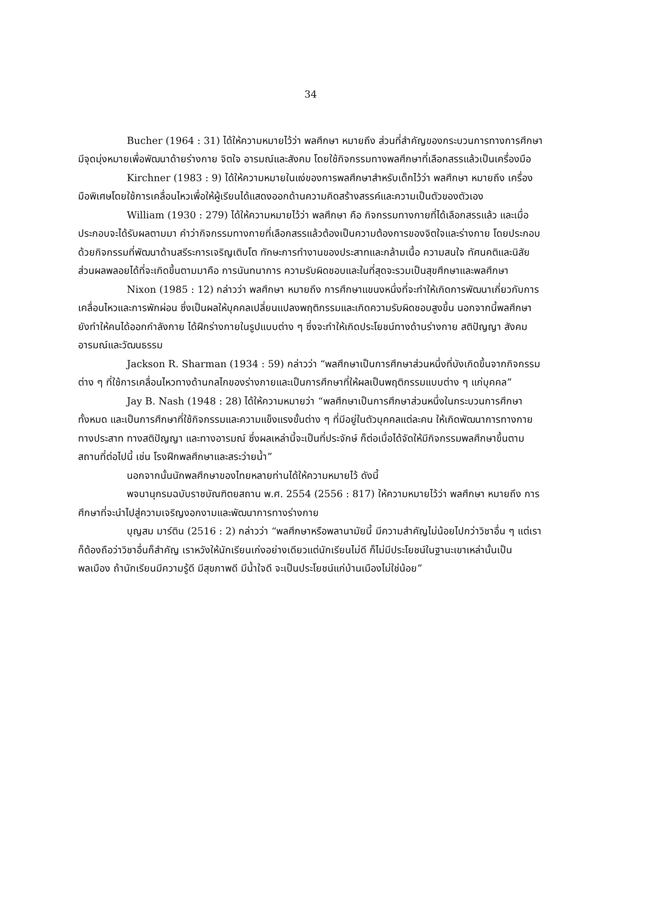34
Bucher (1964 : 31) ได้ให้ความหมายไว้ว่า พลศึกษา หมายถึง ส่วนที่สำคัญของกระบวนการทางการศึกษา มีจุดมุ่งหมายเพื่อพัฒนาด้ายร่างกาย จิตใจ อารมณ์และสังคม โดยใช้กิจกรรมทางพลศึกษาที่เลือกสรรแล้วเป็นเครื่องมือ
Kirchner (1983 : 9) ได้ให้ความหมายในแง่ของการพลศึกษาสำหรับเด็กไว้ว่า พลศึกษา หมายถึง เครื่องมือพิเศษโดยใช้การเคลื่อนไหวเพื่อให้ผู้เรียนได้แสดงออกด้านความคิดสร้างสรรค์และความเป็นตัวของตัวเอง
William (1930 : 279) ได้ให้ความหมายไว้ว่า พลศึกษา คือ กิจกรรมทางกายที่ได้เลือกสรรแล้ว และเมื่อประกอบจะได้รับผลตามมา คำว่ากิจกรรมทางกายที่เลือกสรรแล้วต้องเป็นความต้องการของจิตใจและร่างกาย โดยประกอบด้วยกิจกรรมที่พัฒนาด้านสรีระการเจริญเติบโต ทักษะการทำงานของประสาทและกล้ามเนื้อ ความสนใจ ทัศนคติและนิสัย ส่วนผลพลอยได้ที่จะเกิดขึ้นตามมาคือ การนันทนาการ ความรับผิดชอบและในที่สุดจะรวมเป็นสุขศึกษาและพลศึกษา
Nixon (1985 : 12) กล่าวว่า พลศึกษา หมายถึง การศึกษาแขนงหนึ่งที่จะทำให้เกิดการพัฒนาเกี่ยวกับการเคลื่อนไหวและการพักผ่อน ซึ่งเป็นผลให้บุคคลเปลี่ยนแปลงพฤติกรรมและเกิดความรับผิดชอบสูงขึ้น นอกจากนี้พลศึกษายังทำให้คนได้ออกกำลังกาย ได้ฝึกร่างกายในรูปแบบต่าง ๆ ซึ่งจะทำให้เกิดประโยชน์ทางด้านร่างกาย สติปัญญา สังคม อารมณ์และวัฒนธรรม
Jackson R. Sharman (1934 : 59) กล่าวว่า “พลศึกษาเป็นการศึกษาส่วนหนึ่งที่บังเกิดขึ้นจากกิจกรรมต่าง ๆ ที่ใช้การเคลื่อนไหวทางด้านกลไกของร่างกายและเป็นการศึกษาที่ให้ผลเป็นพฤติกรรมแบบต่าง ๆ แก่บุคคล”
Jay B. Nash (1948 : 28) ได้ให้ความหมายว่า “พลศึกษาเป็นการศึกษาส่วนหนึ่งในกระบวนการศึกษาทั้งหมด และเป็นการศึกษาที่ใช้กิจกรรมและความแข็งแรงขั้นต่าง ๆ ที่มีอยู่ในตัวบุคคลแต่ละคน ให้เกิดพัฒนาการทางกาย ทางประสาท ทางสติปัญญา และทางอารมณ์ ซึ่งผลเหล่านี้จะเป็นที่ประจักษ์ ก็ต่อเมื่อได้จัดให้มีกิจกรรมพลศึกษาขึ้นตามสถานที่ต่อไปนี้ เช่น โรงฝึกพลศึกษาและสระว่ายน้ำ”
นอกจากนั้นนักพลศึกษาของไทยหลายท่านได้ให้ความหมายไว้ ดังนี้
พจนานุกรมฉบับราชบัณฑิตยสถาน พ.ศ. 2554 (2556 : 817) ให้ความหมายไว้ว่า พลศึกษา หมายถึง การศึกษาที่จะนำไปสู่ความเจริญงอกงามและพัฒนาการทางร่างกาย
บุญสม มาร์ติน (2516 : 2) กล่าวว่า “พลศึกษาหรือพลานามัยนี้ มีความสำคัญไม่น้อยไปกว่าวิชาอื่น ๆ แต่เราก็ต้องถือว่าวิชาอื่นก็สำคัญ เราหวังให้นักเรียนเก่งอย่างเดียวแต่นักเรียนไม่ดี ก็ไม่มีประโยชน์ในฐานะเขาเหล่านั้นเป็นพลเมือง ถ้านักเรียนมีความรู้ดี มีสุขภาพดี มีน้ำใจดี จะเป็นประโยชน์แก่บ้านเมืองไม่ใช่น้อย”